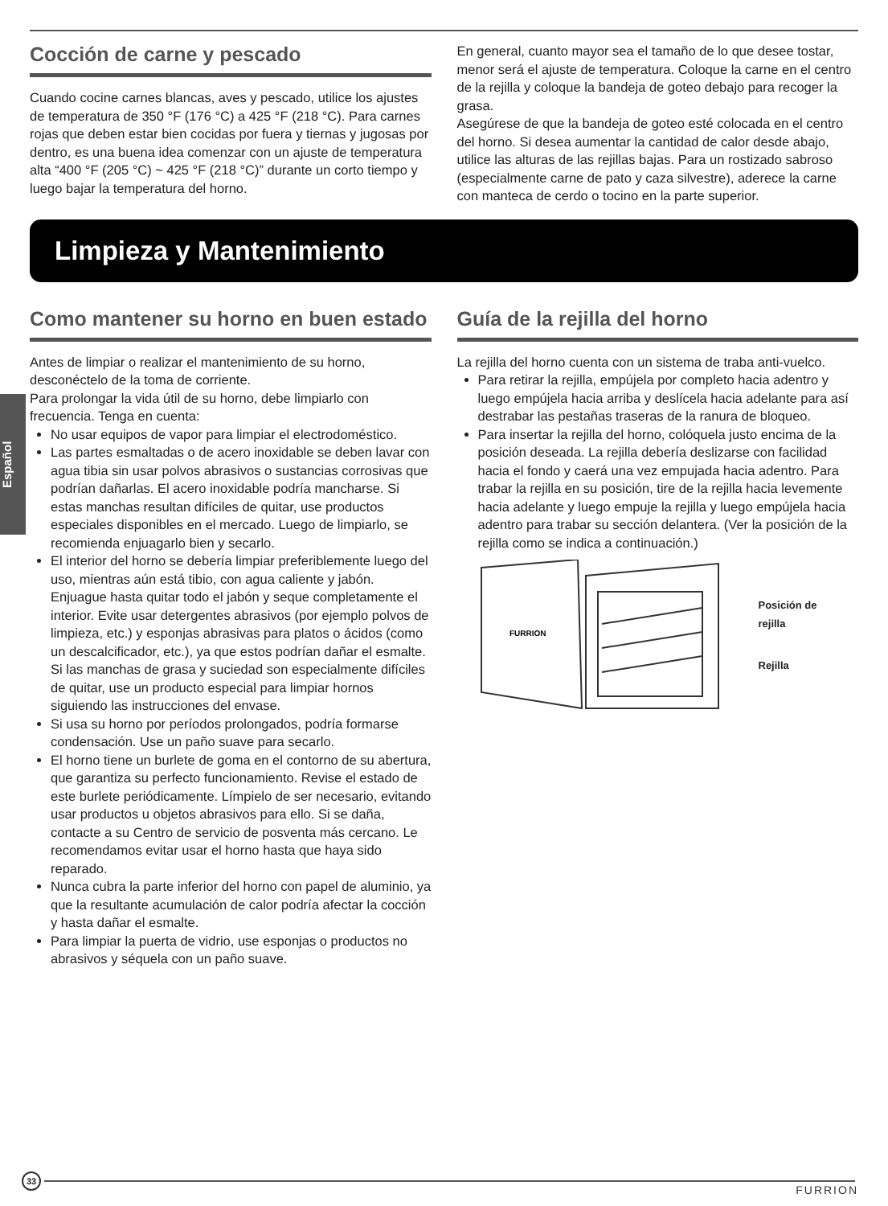Español
Cocción de carne y pescado
Cuando cocine carnes blancas, aves y pescado, utilice los ajustes de temperatura de 350 °F (176 °C) a 425 °F (218 °C). Para carnes rojas que deben estar bien cocidas por fuera y tiernas y jugosas por dentro, es una buena idea comenzar con un ajuste de temperatura alta “400 °F (205 °C) ~ 425 °F (218 °C)” durante un corto tiempo y luego bajar la temperatura del horno.
En general, cuanto mayor sea el tamaño de lo que desee tostar, menor será el ajuste de temperatura. Coloque la carne en el centro de la rejilla y coloque la bandeja de goteo debajo para recoger la grasa.
Asegúrese de que la bandeja de goteo esté colocada en el centro del horno. Si desea aumentar la cantidad de calor desde abajo, utilice las alturas de las rejillas bajas. Para un rostizado sabroso (especialmente carne de pato y caza silvestre), aderece la carne con manteca de cerdo o tocino en la parte superior.
Limpieza y Mantenimiento
Como mantener su horno en buen estado
Antes de limpiar o realizar el mantenimiento de su horno, desconéctelo de la toma de corriente.
Para prolongar la vida útil de su horno, debe limpiarlo con frecuencia. Tenga en cuenta:
No usar equipos de vapor para limpiar el electrodoméstico.
Las partes esmaltadas o de acero inoxidable se deben lavar con agua tibia sin usar polvos abrasivos o sustancias corrosivas que podrían dañarlas. El acero inoxidable podría mancharse. Si estas manchas resultan difíciles de quitar, use productos especiales disponibles en el mercado. Luego de limpiarlo, se recomienda enjuagarlo bien y secarlo.
El interior del horno se debería limpiar preferiblemente luego del uso, mientras aún está tibio, con agua caliente y jabón. Enjuague hasta quitar todo el jabón y seque completamente el interior. Evite usar detergentes abrasivos (por ejemplo polvos de limpieza, etc.) y esponjas abrasivas para platos o ácidos (como un descalcificador, etc.), ya que estos podrían dañar el esmalte. Si las manchas de grasa y suciedad son especialmente difíciles de quitar, use un producto especial para limpiar hornos siguiendo las instrucciones del envase.
Si usa su horno por períodos prolongados, podría formarse condensación. Use un paño suave para secarlo.
El horno tiene un burlete de goma en el contorno de su abertura, que garantiza su perfecto funcionamiento. Revise el estado de este burlete periódicamente. Límpielo de ser necesario, evitando usar productos u objetos abrasivos para ello. Si se daña, contacte a su Centro de servicio de posventa más cercano. Le recomendamos evitar usar el horno hasta que haya sido reparado.
Nunca cubra la parte inferior del horno con papel de aluminio, ya que la resultante acumulación de calor podría afectar la cocción y hasta dañar el esmalte.
Para limpiar la puerta de vidrio, use esponjas o productos no abrasivos y séquela con un paño suave.
Guía de la rejilla del horno
La rejilla del horno cuenta con un sistema de traba anti-vuelco.
Para retirar la rejilla, empújela por completo hacia adentro y luego empújela hacia arriba y deslícela hacia adelante para así destrabar las pestañas traseras de la ranura de bloqueo.
Para insertar la rejilla del horno, colóquela justo encima de la posición deseada. La rejilla debería deslizarse con facilidad hacia el fondo y caerá una vez empujada hacia adentro. Para trabar la rejilla en su posición, tire de la rejilla hacia levemente hacia adelante y luego empuje la rejilla y luego empújela hacia adentro para trabar su sección delantera. (Ver la posición de la rejilla como se indica a continuación.)
FURRION
Posición de
rejilla
Rejilla
33
FURRION